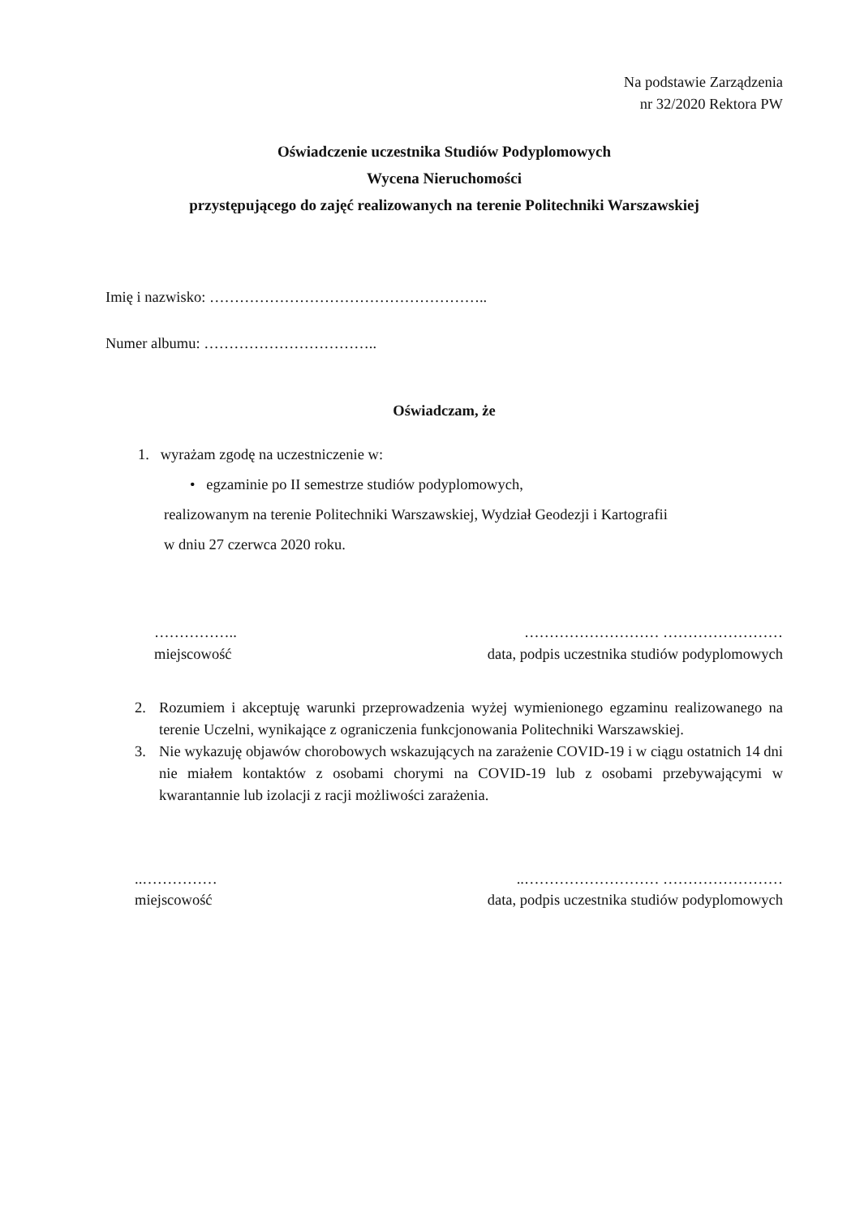Na podstawie Zarządzenia
nr 32/2020 Rektora PW
Oświadczenie uczestnika Studiów Podyplomowych
Wycena Nieruchomości
przystępującego do zajęć realizowanych na terenie Politechniki Warszawskiej
Imię i nazwisko: ………………………………………………..
Numer albumu: ……………………………..
Oświadczam, że
1. wyrażam zgodę na uczestniczenie w:
• egzaminie po II semestrze studiów podyplomowych,
realizowanym na terenie Politechniki Warszawskiej, Wydział Geodezji i Kartografii
w dniu 27 czerwca 2020 roku.
…………….. ……………………… ……………………
miejscowość data, podpis uczestnika studiów podyplomowych
2. Rozumiem i akceptuję warunki przeprowadzenia wyżej wymienionego egzaminu realizowanego na terenie Uczelni, wynikające z ograniczenia funkcjonowania Politechniki Warszawskiej.
3. Nie wykazuję objawów chorobowych wskazujących na zarażenie COVID-19 i w ciągu ostatnich 14 dni nie miałem kontaktów z osobami chorymi na COVID-19 lub z osobami przebywającymi w kwarantannie lub izolacji z racji możliwości zarażenia.
..……………..……………………… ……………………
miejscowość data, podpis uczestnika studiów podyplomowych